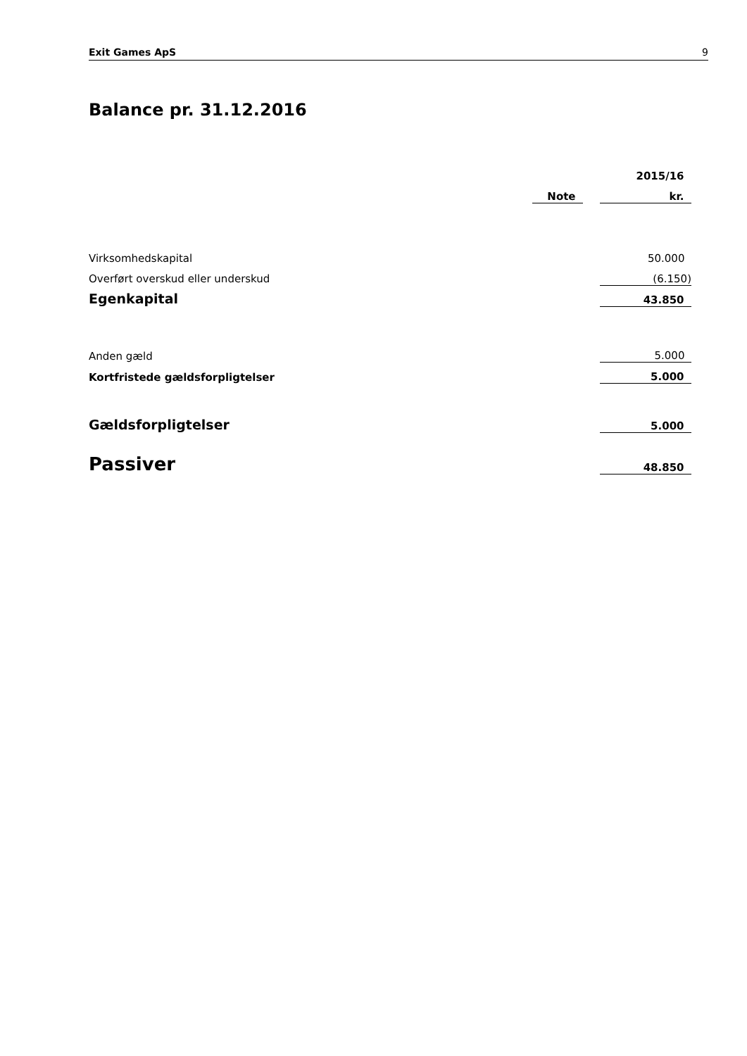Exit Games ApS 9
Balance pr. 31.12.2016
| | | | 2015/16 |
| --- | --- | --- | --- |
| | Note | | kr. |
| Virksomhedskapital | | | 50.000 |
| Overført overskud eller underskud | | | (6.150) |
| Egenkapital | | | 43.850 |
| Anden gæld | | | 5.000 |
| Kortfristede gældsforpligtelser | | | 5.000 |
| Gældsforpligtelser | | | 5.000 |
| Passiver | | | 48.850 |